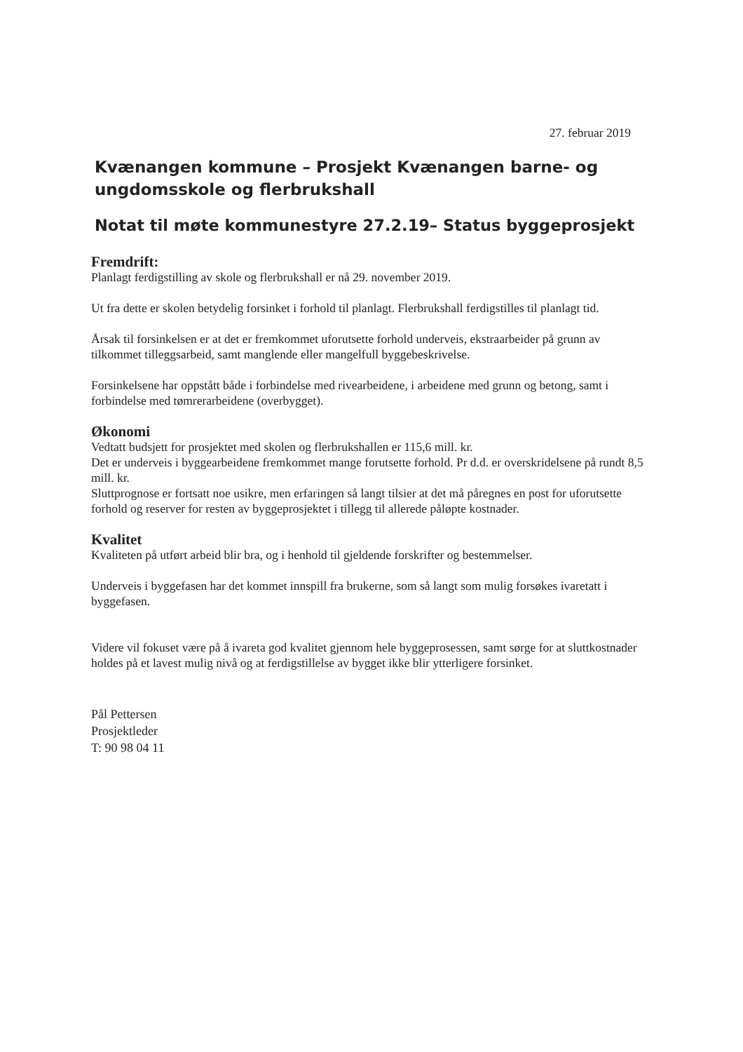27. februar 2019
Kvænangen kommune – Prosjekt Kvænangen barne- og ungdomsskole og flerbrukshall
Notat til møte kommunestyre 27.2.19– Status byggeprosjekt
Fremdrift:
Planlagt ferdigstilling av skole og flerbrukshall er nå 29. november 2019.
Ut fra dette er skolen betydelig forsinket i forhold til planlagt. Flerbrukshall ferdigstilles til planlagt tid.
Årsak til forsinkelsen er at det er fremkommet uforutsette forhold underveis, ekstraarbeider på grunn av tilkommet tilleggsarbeid, samt manglende eller mangelfull byggebeskrivelse.
Forsinkelsene har oppstått både i forbindelse med rivearbeidene, i arbeidene med grunn og betong, samt i forbindelse med tømrerarbeidene (overbygget).
Økonomi
Vedtatt budsjett for prosjektet med skolen og flerbrukshallen er 115,6 mill. kr.
Det er underveis i byggearbeidene fremkommet mange forutsette forhold. Pr d.d. er overskridelsene på rundt 8,5 mill. kr.
Sluttprognose er fortsatt noe usikre, men erfaringen så langt tilsier at det må påregnes en post for uforutsette forhold og reserver for resten av byggeprosjektet i tillegg til allerede påløpte kostnader.
Kvalitet
Kvaliteten på utført arbeid blir bra, og i henhold til gjeldende forskrifter og bestemmelser.
Underveis i byggefasen har det kommet innspill fra brukerne, som så langt som mulig forsøkes ivaretatt i byggefasen.
Videre vil fokuset være på å ivareta god kvalitet gjennom hele byggeprosessen, samt sørge for at sluttkostnader holdes på et lavest mulig nivå og at ferdigstillelse av bygget ikke blir ytterligere forsinket.
Pål Pettersen
Prosjektleder
T: 90 98 04 11